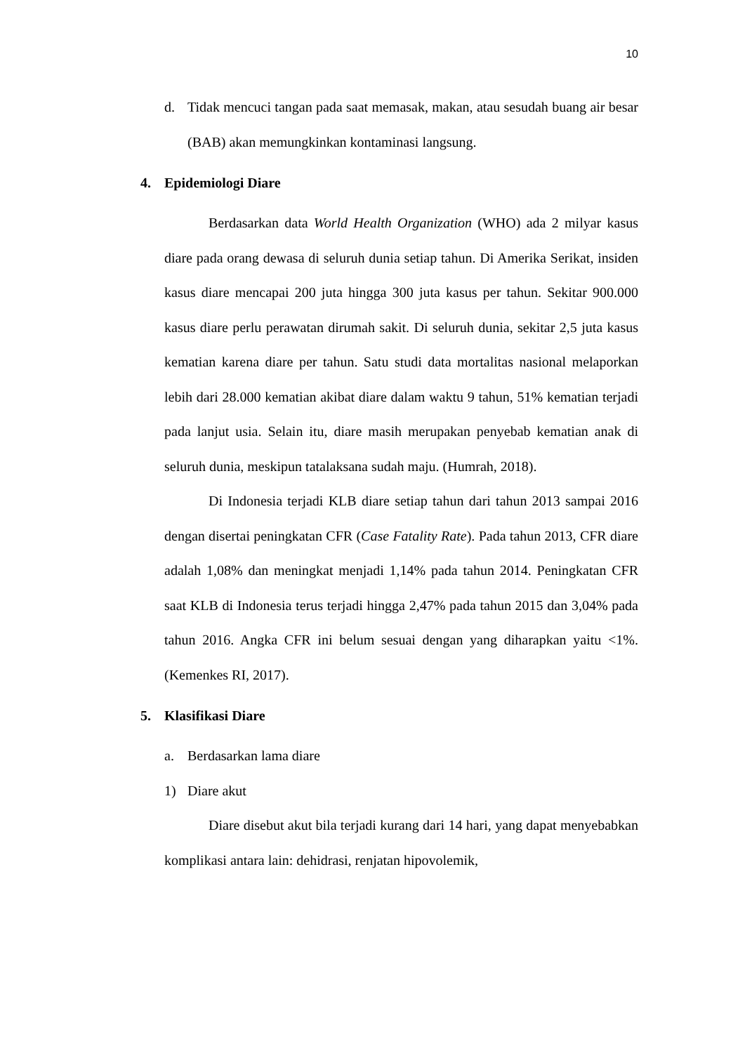10
d. Tidak mencuci tangan pada saat memasak, makan, atau sesudah buang air besar (BAB) akan memungkinkan kontaminasi langsung.
4. Epidemiologi Diare
Berdasarkan data World Health Organization (WHO) ada 2 milyar kasus diare pada orang dewasa di seluruh dunia setiap tahun. Di Amerika Serikat, insiden kasus diare mencapai 200 juta hingga 300 juta kasus per tahun. Sekitar 900.000 kasus diare perlu perawatan dirumah sakit. Di seluruh dunia, sekitar 2,5 juta kasus kematian karena diare per tahun. Satu studi data mortalitas nasional melaporkan lebih dari 28.000 kematian akibat diare dalam waktu 9 tahun, 51% kematian terjadi pada lanjut usia. Selain itu, diare masih merupakan penyebab kematian anak di seluruh dunia, meskipun tatalaksana sudah maju. (Humrah, 2018).
Di Indonesia terjadi KLB diare setiap tahun dari tahun 2013 sampai 2016 dengan disertai peningkatan CFR (Case Fatality Rate). Pada tahun 2013, CFR diare adalah 1,08% dan meningkat menjadi 1,14% pada tahun 2014. Peningkatan CFR saat KLB di Indonesia terus terjadi hingga 2,47% pada tahun 2015 dan 3,04% pada tahun 2016. Angka CFR ini belum sesuai dengan yang diharapkan yaitu <1%. (Kemenkes RI, 2017).
5. Klasifikasi Diare
a. Berdasarkan lama diare
1) Diare akut
Diare disebut akut bila terjadi kurang dari 14 hari, yang dapat menyebabkan komplikasi antara lain: dehidrasi, renjatan hipovolemik,